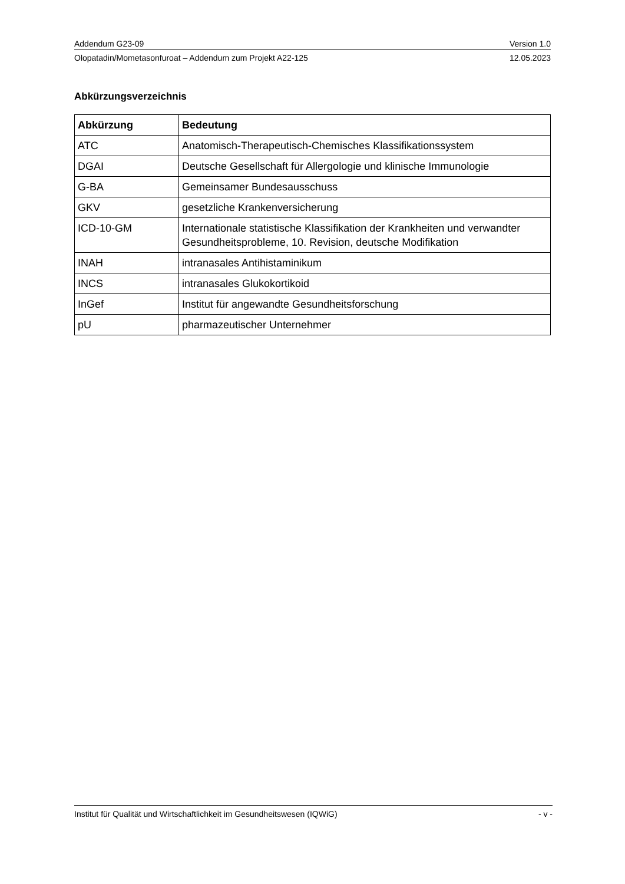Addendum G23-09 Version 1.0
Olopatadin/Mometasonfuroat – Addendum zum Projekt A22-125 12.05.2023
Abkürzungsverzeichnis
| Abkürzung | Bedeutung |
| --- | --- |
| ATC | Anatomisch-Therapeutisch-Chemisches Klassifikationssystem |
| DGAI | Deutsche Gesellschaft für Allergologie und klinische Immunologie |
| G-BA | Gemeinsamer Bundesausschuss |
| GKV | gesetzliche Krankenversicherung |
| ICD-10-GM | Internationale statistische Klassifikation der Krankheiten und verwandter Gesundheitsprobleme, 10. Revision, deutsche Modifikation |
| INAH | intranasales Antihistaminikum |
| INCS | intranasales Glukokortikoid |
| InGef | Institut für angewandte Gesundheitsforschung |
| pU | pharmazeutischer Unternehmer |
Institut für Qualität und Wirtschaftlichkeit im Gesundheitswesen (IQWiG) - v -